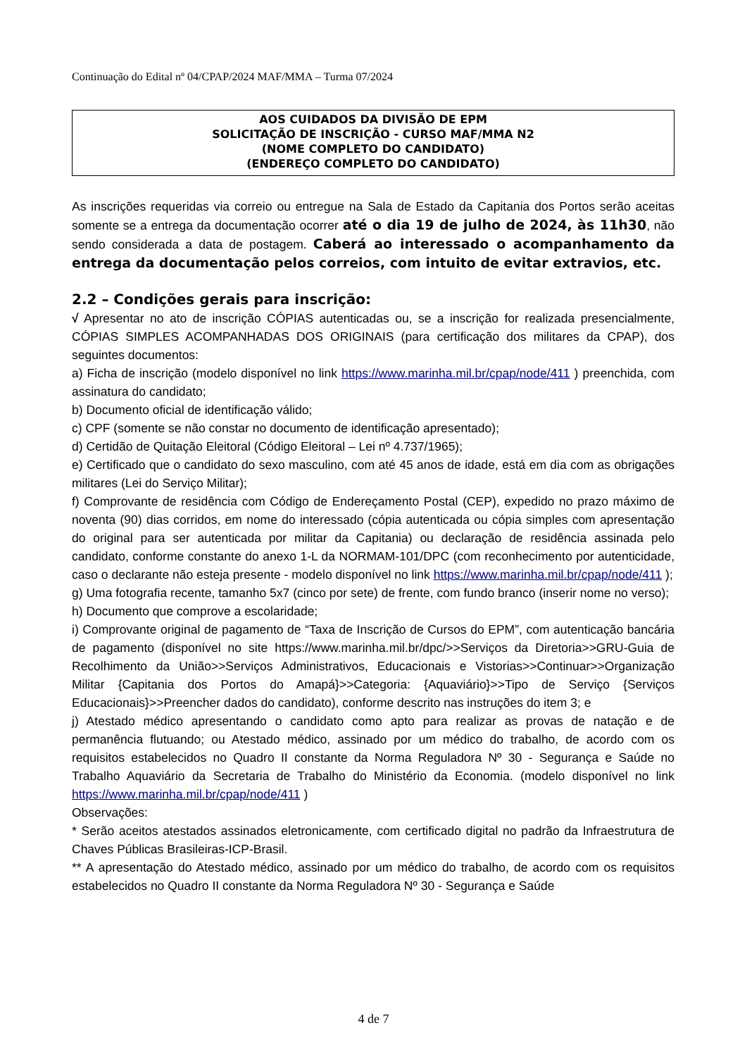Continuação do Edital nº 04/CPAP/2024 MAF/MMA – Turma 07/2024
AOS CUIDADOS DA DIVISÃO DE EPM
SOLICITAÇÃO DE INSCRIÇÃO - CURSO MAF/MMA N2
(NOME COMPLETO DO CANDIDATO)
(ENDEREÇO COMPLETO DO CANDIDATO)
As inscrições requeridas via correio ou entregue na Sala de Estado da Capitania dos Portos serão aceitas somente se a entrega da documentação ocorrer até o dia 19 de julho de 2024, às 11h30, não sendo considerada a data de postagem. Caberá ao interessado o acompanhamento da entrega da documentação pelos correios, com intuito de evitar extravios, etc.
2.2 – Condições gerais para inscrição:
√ Apresentar no ato de inscrição CÓPIAS autenticadas ou, se a inscrição for realizada presencialmente, CÓPIAS SIMPLES ACOMPANHADAS DOS ORIGINAIS (para certificação dos militares da CPAP), dos seguintes documentos:
a) Ficha de inscrição (modelo disponível no link https://www.marinha.mil.br/cpap/node/411 ) preenchida, com assinatura do candidato;
b) Documento oficial de identificação válido;
c) CPF (somente se não constar no documento de identificação apresentado);
d) Certidão de Quitação Eleitoral (Código Eleitoral – Lei nº 4.737/1965);
e) Certificado que o candidato do sexo masculino, com até 45 anos de idade, está em dia com as obrigações militares (Lei do Serviço Militar);
f) Comprovante de residência com Código de Endereçamento Postal (CEP), expedido no prazo máximo de noventa (90) dias corridos, em nome do interessado (cópia autenticada ou cópia simples com apresentação do original para ser autenticada por militar da Capitania) ou declaração de residência assinada pelo candidato, conforme constante do anexo 1-L da NORMAM-101/DPC (com reconhecimento por autenticidade, caso o declarante não esteja presente - modelo disponível no link https://www.marinha.mil.br/cpap/node/411 );
g) Uma fotografia recente, tamanho 5x7 (cinco por sete) de frente, com fundo branco (inserir nome no verso);
h) Documento que comprove a escolaridade;
i) Comprovante original de pagamento de “Taxa de Inscrição de Cursos do EPM”, com autenticação bancária de pagamento (disponível no site https://www.marinha.mil.br/dpc/>>Serviços da Diretoria>>GRU-Guia de Recolhimento da União>>Serviços Administrativos, Educacionais e Vistorias>>Continuar>>Organização Militar {Capitania dos Portos do Amapá}>>Categoria: {Aquaviário}>>Tipo de Serviço {Serviços Educacionais}>>Preencher dados do candidato), conforme descrito nas instruções do item 3; e
j) Atestado médico apresentando o candidato como apto para realizar as provas de natação e de permanência flutuando; ou Atestado médico, assinado por um médico do trabalho, de acordo com os requisitos estabelecidos no Quadro II constante da Norma Reguladora Nº 30 - Segurança e Saúde no Trabalho Aquaviário da Secretaria de Trabalho do Ministério da Economia. (modelo disponível no link https://www.marinha.mil.br/cpap/node/411 )
Observações:
* Serão aceitos atestados assinados eletronicamente, com certificado digital no padrão da Infraestrutura de Chaves Públicas Brasileiras-ICP-Brasil.
** A apresentação do Atestado médico, assinado por um médico do trabalho, de acordo com os requisitos estabelecidos no Quadro II constante da Norma Reguladora Nº 30 - Segurança e Saúde
4 de 7